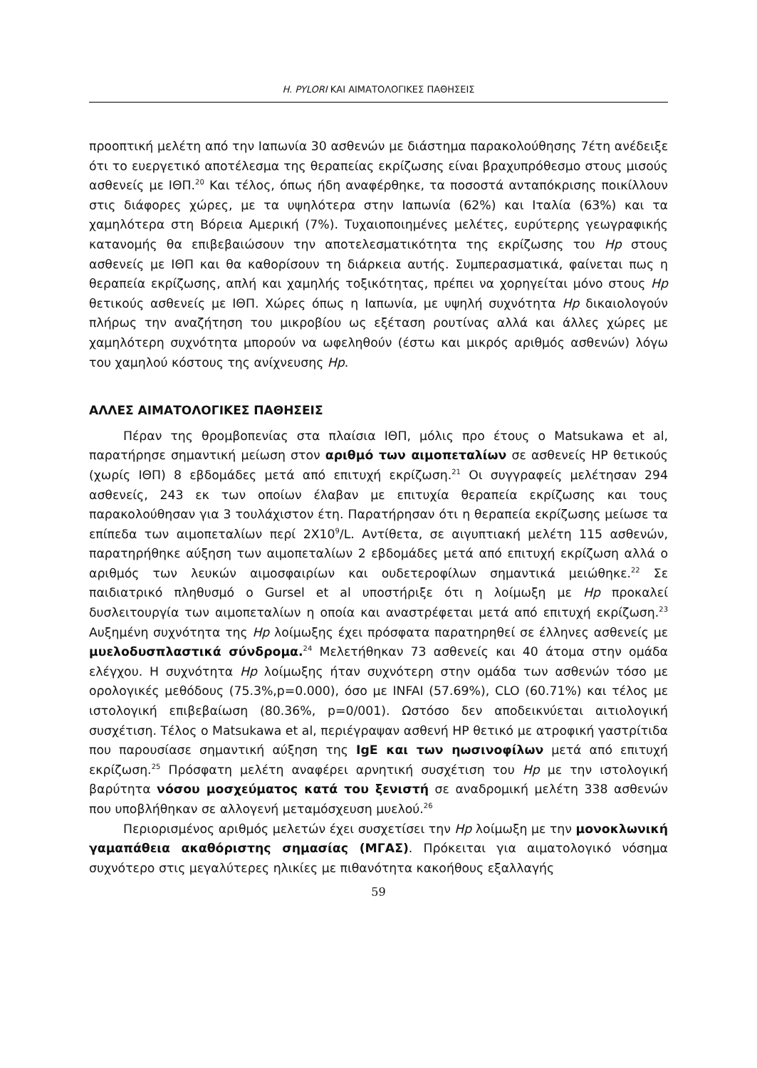H. PYLORI ΚΑΙ ΑΙΜΑΤΟΛΟΓΙΚΕΣ ΠΑΘΗΣΕΙΣ
προοπτική μελέτη από την Ιαπωνία 30 ασθενών με διάστημα παρακολούθησης 7έτη ανέδειξε ότι το ευεργετικό αποτέλεσμα της θεραπείας εκρίζωσης είναι βραχυπρόθεσμο στους μισούς ασθενείς με ΙΘΠ.<sup>20</sup> Και τέλος, όπως ήδη αναφέρθηκε, τα ποσοστά ανταπόκρισης ποικίλλουν στις διάφορες χώρες, με τα υψηλότερα στην Ιαπωνία (62%) και Ιταλία (63%) και τα χαμηλότερα στη Βόρεια Αμερική (7%). Τυχαιοποιημένες μελέτες, ευρύτερης γεωγραφικής κατανομής θα επιβεβαιώσουν την αποτελεσματικότητα της εκρίζωσης του Hp στους ασθενείς με ΙΘΠ και θα καθορίσουν τη διάρκεια αυτής. Συμπερασματικά, φαίνεται πως η θεραπεία εκρίζωσης, απλή και χαμηλής τοξικότητας, πρέπει να χορηγείται μόνο στους Hp θετικούς ασθενείς με ΙΘΠ. Χώρες όπως η Ιαπωνία, με υψηλή συχνότητα Hp δικαιολογούν πλήρως την αναζήτηση του μικροβίου ως εξέταση ρουτίνας αλλά και άλλες χώρες με χαμηλότερη συχνότητα μπορούν να ωφεληθούν (έστω και μικρός αριθμός ασθενών) λόγω του χαμηλού κόστους της ανίχνευσης Hp.
ΑΛΛΕΣ ΑΙΜΑΤΟΛΟΓΙΚΕΣ ΠΑΘΗΣΕΙΣ
Πέραν της θρομβοπενίας στα πλαίσια ΙΘΠ, μόλις προ έτους ο Matsukawa et al, παρατήρησε σημαντική μείωση στον αριθμό των αιμοπεταλίων σε ασθενείς HP θετικούς (χωρίς ΙΘΠ) 8 εβδομάδες μετά από επιτυχή εκρίζωση.<sup>21</sup> Οι συγγραφείς μελέτησαν 294 ασθενείς, 243 εκ των οποίων έλαβαν με επιτυχία θεραπεία εκρίζωσης και τους παρακολούθησαν για 3 τουλάχιστον έτη. Παρατήρησαν ότι η θεραπεία εκρίζωσης μείωσε τα επίπεδα των αιμοπεταλίων περί 2Χ10<sup>9</sup>/L. Αντίθετα, σε αιγυπτιακή μελέτη 115 ασθενών, παρατηρήθηκε αύξηση των αιμοπεταλίων 2 εβδομάδες μετά από επιτυχή εκρίζωση αλλά ο αριθμός των λευκών αιμοσφαιρίων και ουδετεροφίλων σημαντικά μειώθηκε.<sup>22</sup> Σε παιδιατρικό πληθυσμό ο Gursel et al υποστήριξε ότι η λοίμωξη με Hp προκαλεί δυσλειτουργία των αιμοπεταλίων η οποία και αναστρέφεται μετά από επιτυχή εκρίζωση.<sup>23</sup> Αυξημένη συχνότητα της Hp λοίμωξης έχει πρόσφατα παρατηρηθεί σε έλληνες ασθενείς με μυελοδυσπλαστικά σύνδρομα.<sup>24</sup> Μελετήθηκαν 73 ασθενείς και 40 άτομα στην ομάδα ελέγχου. Η συχνότητα Hp λοίμωξης ήταν συχνότερη στην ομάδα των ασθενών τόσο με ορολογικές μεθόδους (75.3%,p=0.000), όσο με INFAI (57.69%), CLO (60.71%) και τέλος με ιστολογική επιβεβαίωση (80.36%, p=0/001). Ωστόσο δεν αποδεικνύεται αιτιολογική συσχέτιση. Τέλος ο Matsukawa et al, περιέγραψαν ασθενή HP θετικό με ατροφική γαστρίτιδα που παρουσίασε σημαντική αύξηση της IgE και των ηωσινοφίλων μετά από επιτυχή εκρίζωση.<sup>25</sup> Πρόσφατη μελέτη αναφέρει αρνητική συσχέτιση του Hp με την ιστολογική βαρύτητα νόσου μοσχεύματος κατά του ξενιστή σε αναδρομική μελέτη 338 ασθενών που υποβλήθηκαν σε αλλογενή μεταμόσχευση μυελού.<sup>26</sup>
Περιορισμένος αριθμός μελετών έχει συσχετίσει την Hp λοίμωξη με την μονοκλωνική γαμαπάθεια ακαθόριστης σημασίας (ΜΓΑΣ). Πρόκειται για αιματολογικό νόσημα συχνότερο στις μεγαλύτερες ηλικίες με πιθανότητα κακοήθους εξαλλαγής
59